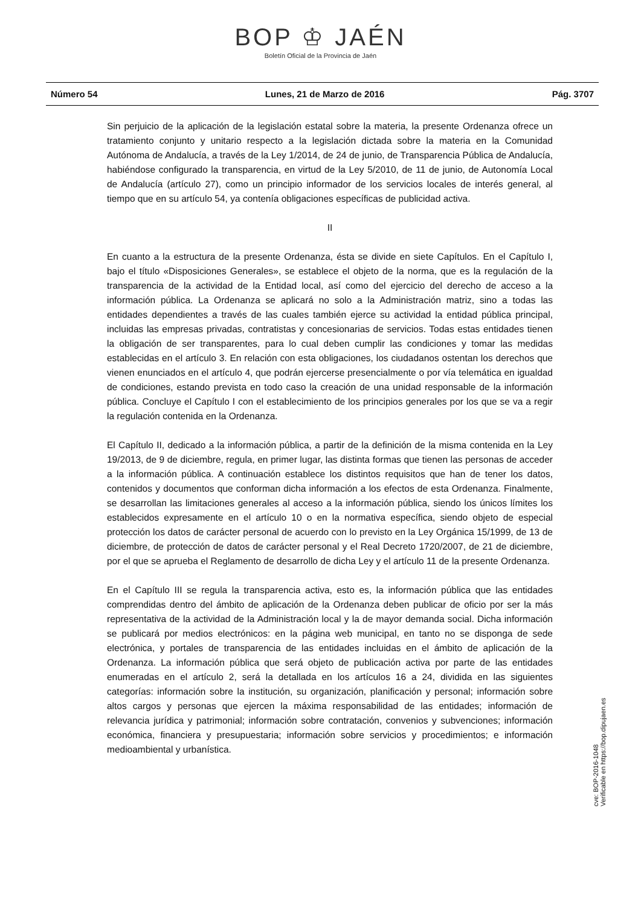BOP ♔ JAÉN
Boletín Oficial de la Provincia de Jaén
Número 54 Lunes, 21 de Marzo de 2016 Pág. 3707
Sin perjuicio de la aplicación de la legislación estatal sobre la materia, la presente Ordenanza ofrece un tratamiento conjunto y unitario respecto a la legislación dictada sobre la materia en la Comunidad Autónoma de Andalucía, a través de la Ley 1/2014, de 24 de junio, de Transparencia Pública de Andalucía, habiéndose configurado la transparencia, en virtud de la Ley 5/2010, de 11 de junio, de Autonomía Local de Andalucía (artículo 27), como un principio informador de los servicios locales de interés general, al tiempo que en su artículo 54, ya contenía obligaciones específicas de publicidad activa.
II
En cuanto a la estructura de la presente Ordenanza, ésta se divide en siete Capítulos. En el Capítulo I, bajo el título «Disposiciones Generales», se establece el objeto de la norma, que es la regulación de la transparencia de la actividad de la Entidad local, así como del ejercicio del derecho de acceso a la información pública. La Ordenanza se aplicará no solo a la Administración matriz, sino a todas las entidades dependientes a través de las cuales también ejerce su actividad la entidad pública principal, incluidas las empresas privadas, contratistas y concesionarias de servicios. Todas estas entidades tienen la obligación de ser transparentes, para lo cual deben cumplir las condiciones y tomar las medidas establecidas en el artículo 3. En relación con esta obligaciones, los ciudadanos ostentan los derechos que vienen enunciados en el artículo 4, que podrán ejercerse presencialmente o por vía telemática en igualdad de condiciones, estando prevista en todo caso la creación de una unidad responsable de la información pública. Concluye el Capítulo I con el establecimiento de los principios generales por los que se va a regir la regulación contenida en la Ordenanza.
El Capítulo II, dedicado a la información pública, a partir de la definición de la misma contenida en la Ley 19/2013, de 9 de diciembre, regula, en primer lugar, las distinta formas que tienen las personas de acceder a la información pública. A continuación establece los distintos requisitos que han de tener los datos, contenidos y documentos que conforman dicha información a los efectos de esta Ordenanza. Finalmente, se desarrollan las limitaciones generales al acceso a la información pública, siendo los únicos límites los establecidos expresamente en el artículo 10 o en la normativa específica, siendo objeto de especial protección los datos de carácter personal de acuerdo con lo previsto en la Ley Orgánica 15/1999, de 13 de diciembre, de protección de datos de carácter personal y el Real Decreto 1720/2007, de 21 de diciembre, por el que se aprueba el Reglamento de desarrollo de dicha Ley y el artículo 11 de la presente Ordenanza.
En el Capítulo III se regula la transparencia activa, esto es, la información pública que las entidades comprendidas dentro del ámbito de aplicación de la Ordenanza deben publicar de oficio por ser la más representativa de la actividad de la Administración local y la de mayor demanda social. Dicha información se publicará por medios electrónicos: en la página web municipal, en tanto no se disponga de sede electrónica, y portales de transparencia de las entidades incluidas en el ámbito de aplicación de la Ordenanza. La información pública que será objeto de publicación activa por parte de las entidades enumeradas en el artículo 2, será la detallada en los artículos 16 a 24, dividida en las siguientes categorías: información sobre la institución, su organización, planificación y personal; información sobre altos cargos y personas que ejercen la máxima responsabilidad de las entidades; información de relevancia jurídica y patrimonial; información sobre contratación, convenios y subvenciones; información económica, financiera y presupuestaria; información sobre servicios y procedimientos; e información medioambiental y urbanística.
cve: BOP-2016-1048
Verificable en https://bop.dipujaen.es